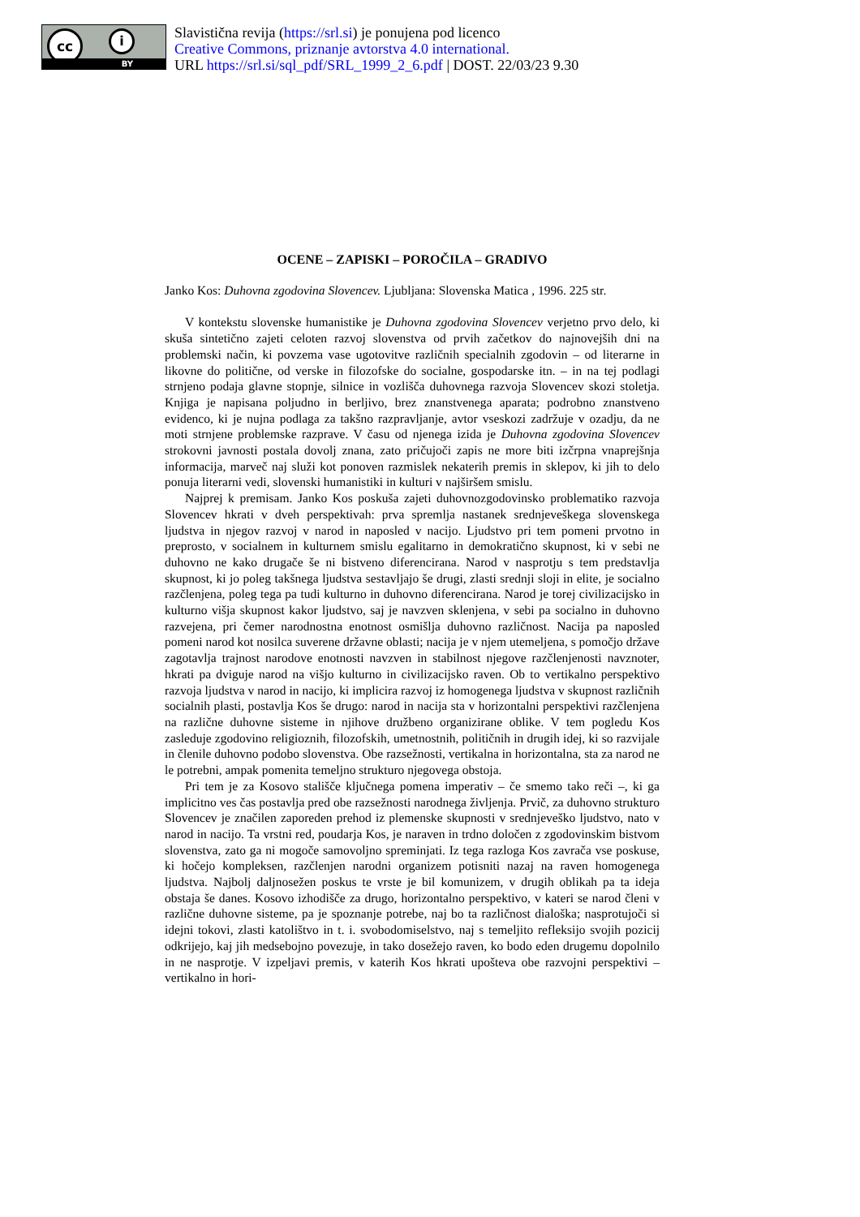cc i
BY
Slavistična revija (https://srl.si) je ponujena pod licenco
Creative Commons, priznanje avtorstva 4.0 international.
URL https://srl.si/sql_pdf/SRL_1999_2_6.pdf | DOST. 22/03/23 9.30
OCENE – ZAPISKI – POROČILA – GRADIVO
Janko Kos: Duhovna zgodovina Slovencev. Ljubljana: Slovenska Matica , 1996. 225 str.
V kontekstu slovenske humanistike je Duhovna zgodovina Slovencev verjetno prvo delo, ki skuša sintetično zajeti celoten razvoj slovenstva od prvih začetkov do najnovejših dni na problemski način, ki povzema vase ugotovitve različnih specialnih zgodovin – od literarne in likovne do politične, od verske in filozofske do socialne, gospodarske itn. – in na tej podlagi strnjeno podaja glavne stopnje, silnice in vozlišča duhovnega razvoja Slovencev skozi stoletja. Knjiga je napisana poljudno in berljivo, brez znanstvenega aparata; podrobno znanstveno evidenco, ki je nujna podlaga za takšno razpravljanje, avtor vseskozi zadržuje v ozadju, da ne moti strnjene problemske razprave. V času od njenega izida je Duhovna zgodovina Slovencev strokovni javnosti postala dovolj znana, zato pričujoči zapis ne more biti izčrpna vnaprejšnja informacija, marveč naj služi kot ponoven razmislek nekaterih premis in sklepov, ki jih to delo ponuja literarni vedi, slovenski humanistiki in kulturi v najširšem smislu.
Najprej k premisam. Janko Kos poskuša zajeti duhovnozgodovinsko problematiko razvoja Slovencev hkrati v dveh perspektivah: prva spremlja nastanek srednjeveškega slovenskega ljudstva in njegov razvoj v narod in naposled v nacijo. Ljudstvo pri tem pomeni prvotno in preprosto, v socialnem in kulturnem smislu egalitarno in demokratično skupnost, ki v sebi ne duhovno ne kako drugače še ni bistveno diferencirana. Narod v nasprotju s tem predstavlja skupnost, ki jo poleg takšnega ljudstva sestavljajo še drugi, zlasti srednji sloji in elite, je socialno razčlenjena, poleg tega pa tudi kulturno in duhovno diferencirana. Narod je torej civilizacijsko in kulturno višja skupnost kakor ljudstvo, saj je navzven sklenjena, v sebi pa socialno in duhovno razvejena, pri čemer narodnostna enotnost osmišlja duhovno različnost. Nacija pa naposled pomeni narod kot nosilca suverene državne oblasti; nacija je v njem utemeljena, s pomočjo države zagotavlja trajnost narodove enotnosti navzven in stabilnost njegove razčlenjenosti navznoter, hkrati pa dviguje narod na višjo kulturno in civilizacijsko raven. Ob to vertikalno perspektivo razvoja ljudstva v narod in nacijo, ki implicira razvoj iz homogenega ljudstva v skupnost različnih socialnih plasti, postavlja Kos še drugo: narod in nacija sta v horizontalni perspektivi razčlenjena na različne duhovne sisteme in njihove družbeno organizirane oblike. V tem pogledu Kos zasleduje zgodovino religioznih, filozofskih, umetnostnih, političnih in drugih idej, ki so razvijale in členile duhovno podobo slovenstva. Obe razsežnosti, vertikalna in horizontalna, sta za narod ne le potrebni, ampak pomenita temeljno strukturo njegovega obstoja.
Pri tem je za Kosovo stališče ključnega pomena imperativ – če smemo tako reči –, ki ga implicitno ves čas postavlja pred obe razsežnosti narodnega življenja. Prvič, za duhovno strukturo Slovencev je značilen zaporeden prehod iz plemenske skupnosti v srednjeveško ljudstvo, nato v narod in nacijo. Ta vrstni red, poudarja Kos, je naraven in trdno določen z zgodovinskim bistvom slovenstva, zato ga ni mogoče samovoljno spreminjati. Iz tega razloga Kos zavrača vse poskuse, ki hočejo kompleksen, razčlenjen narodni organizem potisniti nazaj na raven homogenega ljudstva. Najbolj daljnosežen poskus te vrste je bil komunizem, v drugih oblikah pa ta ideja obstaja še danes. Kosovo izhodišče za drugo, horizontalno perspektivo, v kateri se narod členi v različne duhovne sisteme, pa je spoznanje potrebe, naj bo ta različnost dialoška; nasprotujoči si idejni tokovi, zlasti katolištvo in t. i. svobodomiselstvo, naj s temeljito refleksijo svojih pozicij odkrijejo, kaj jih medsebojno povezuje, in tako dosežejo raven, ko bodo eden drugemu dopolnilo in ne nasprotje. V izpeljavi premis, v katerih Kos hkrati upošteva obe razvojni perspektivi – vertikalno in hori-